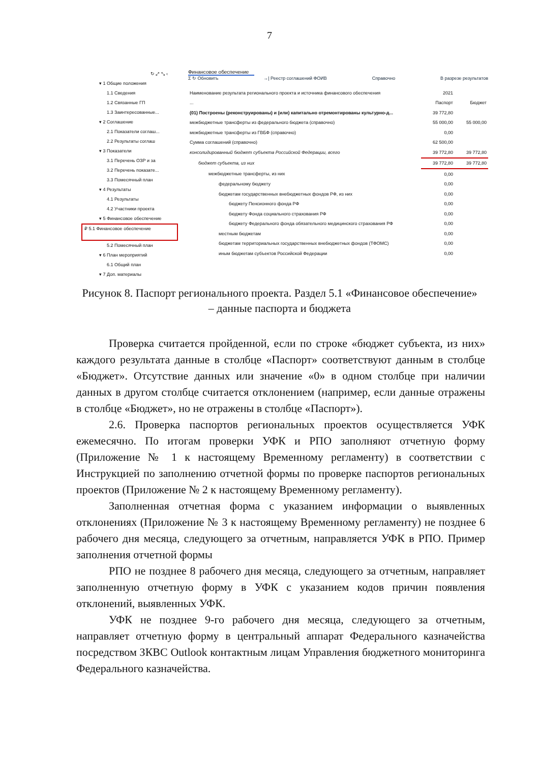7
↻ ⤢ ⤡ ‹
▾ 1 Общие положения
1.1 Сведения
1.2 Связанные ГП
1.3 Заинтересованные...
▾ 2 Соглашение
2.1 Показатели соглаш...
2.2 Результаты соглаш
▾ 3 Показатели
3.1 Перечень ОЗР и за
3.2 Перечень показате...
3.3 Помесячный план
▾ 4 Результаты
4.1 Результаты
4.2 Участники проекта
▾ 5 Финансовое обеспечение
₽ 5.1 Финансовое обеспечение
5.2 Помесячный план
▾ 6 План мероприятий
6.1 Общий план
▾ 7 Доп. материалы
Финансовое обеспечение
Σ ↻ Обновить →| Реестр соглашений ФОИВ Справочно В разрезе результатов
| Наименование результата регионального проекта и источника финансового обеспечения | 2021 | |
| ... | Паспорт | Бюджет |
| (01) Построены (реконструированы) и (или) капитально отремонтированы культурно-д... | 39 772,80 | |
| межбюджетные трансферты из федерального бюджета (справочно) | 55 000,00 | 55 000,00 |
| межбюджетные трансферты из ГВБФ (справочно) | 0,00 | |
| Сумма соглашений (справочно) | 62 500,00 | |
| консолидированный бюджет субъекта Российской Федерации, всего | 39 772,80 | 39 772,80 |
| бюджет субъекта, из них | 39 772,80 | 39 772,80 |
| межбюджетные трансферты, из них | 0,00 | |
| федеральному бюджету | 0,00 | |
| бюджетам государственных внебюджетных фондов РФ, из них | 0,00 | |
| бюджету Пенсионного фонда РФ | 0,00 | |
| бюджету Фонда социального страхования РФ | 0,00 | |
| бюджету Федерального фонда обязательного медицинского страхования РФ | 0,00 | |
| местным бюджетам | 0,00 | |
| бюджетам территориальных государственных внебюджетных фондов (ТФОМС) | 0,00 | |
| иным бюджетам субъектов Российской Федерации | 0,00 | |
Рисунок 8. Паспорт регионального проекта. Раздел 5.1 «Финансовое обеспечение» – данные паспорта и бюджета
Проверка считается пройденной, если по строке «бюджет субъекта, из них» каждого результата данные в столбце «Паспорт» соответствуют данным в столбце «Бюджет». Отсутствие данных или значение «0» в одном столбце при наличии данных в другом столбце считается отклонением (например, если данные отражены в столбце «Бюджет», но не отражены в столбце «Паспорт»).
2.6. Проверка паспортов региональных проектов осуществляется УФК ежемесячно. По итогам проверки УФК и РПО заполняют отчетную форму (Приложение № 1 к настоящему Временному регламенту) в соответствии с Инструкцией по заполнению отчетной формы по проверке паспортов региональных проектов (Приложение № 2 к настоящему Временному регламенту).
Заполненная отчетная форма с указанием информации о выявленных отклонениях (Приложение № 3 к настоящему Временному регламенту) не позднее 6 рабочего дня месяца, следующего за отчетным, направляется УФК в РПО. Пример заполнения отчетной формы
РПО не позднее 8 рабочего дня месяца, следующего за отчетным, направляет заполненную отчетную форму в УФК с указанием кодов причин появления отклонений, выявленных УФК.
УФК не позднее 9-го рабочего дня месяца, следующего за отчетным, направляет отчетную форму в центральный аппарат Федерального казначейства посредством ЗКВС Outlook контактным лицам Управления бюджетного мониторинга Федерального казначейства.